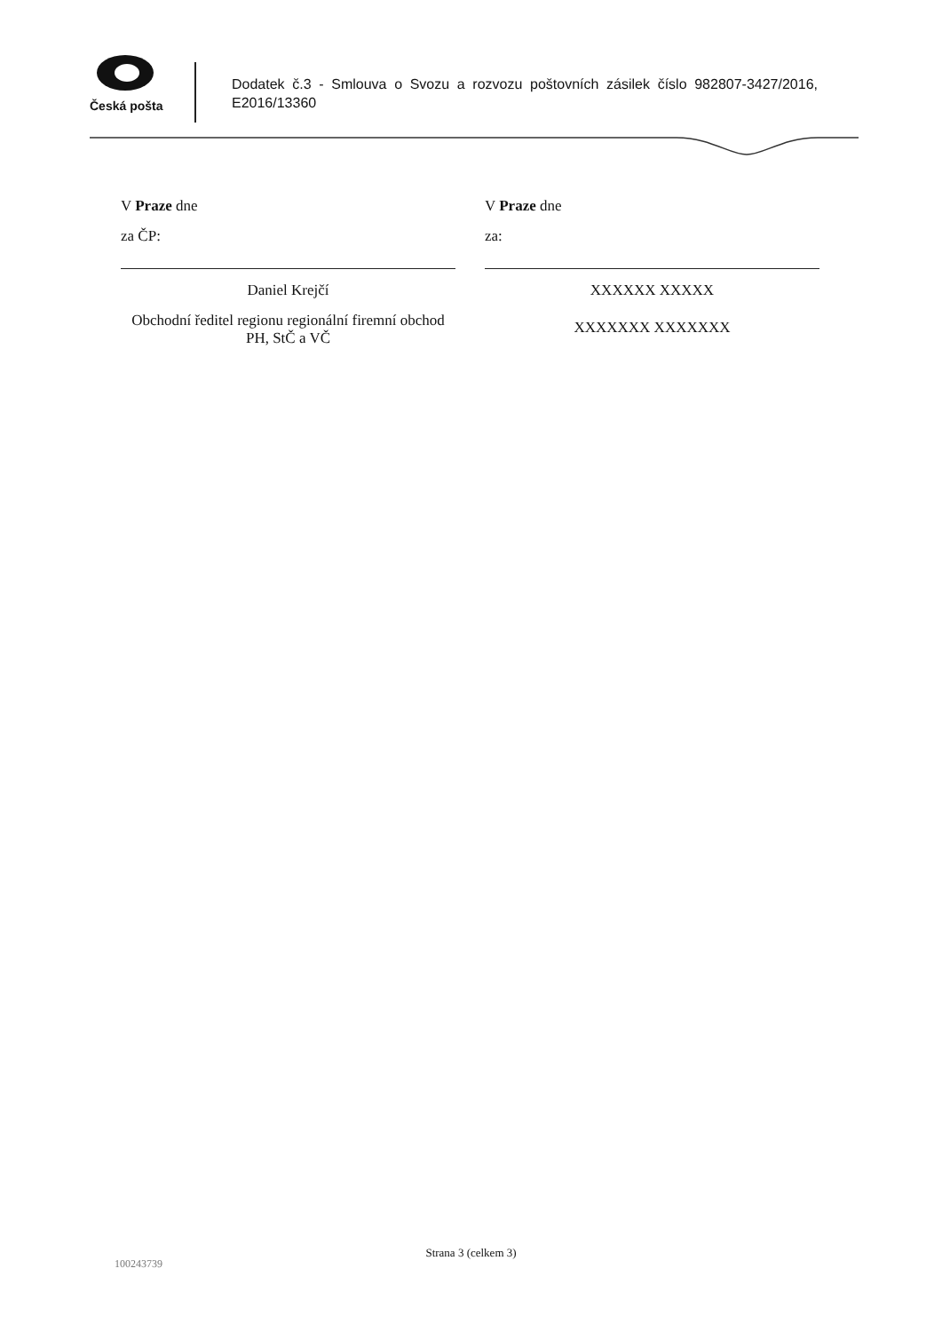Česká pošta
Dodatek č.3 - Smlouva o Svozu a rozvozu poštovních zásilek číslo 982807-3427/2016, E2016/13360
V Praze dne
za ČP:
Daniel Krejčí
Obchodní ředitel regionu regionální firemní obchod PH, StČ a VČ
V Praze dne
za:
XXXXXX XXXXX
XXXXXXX XXXXXXX
Strana 3 (celkem 3)
100243739